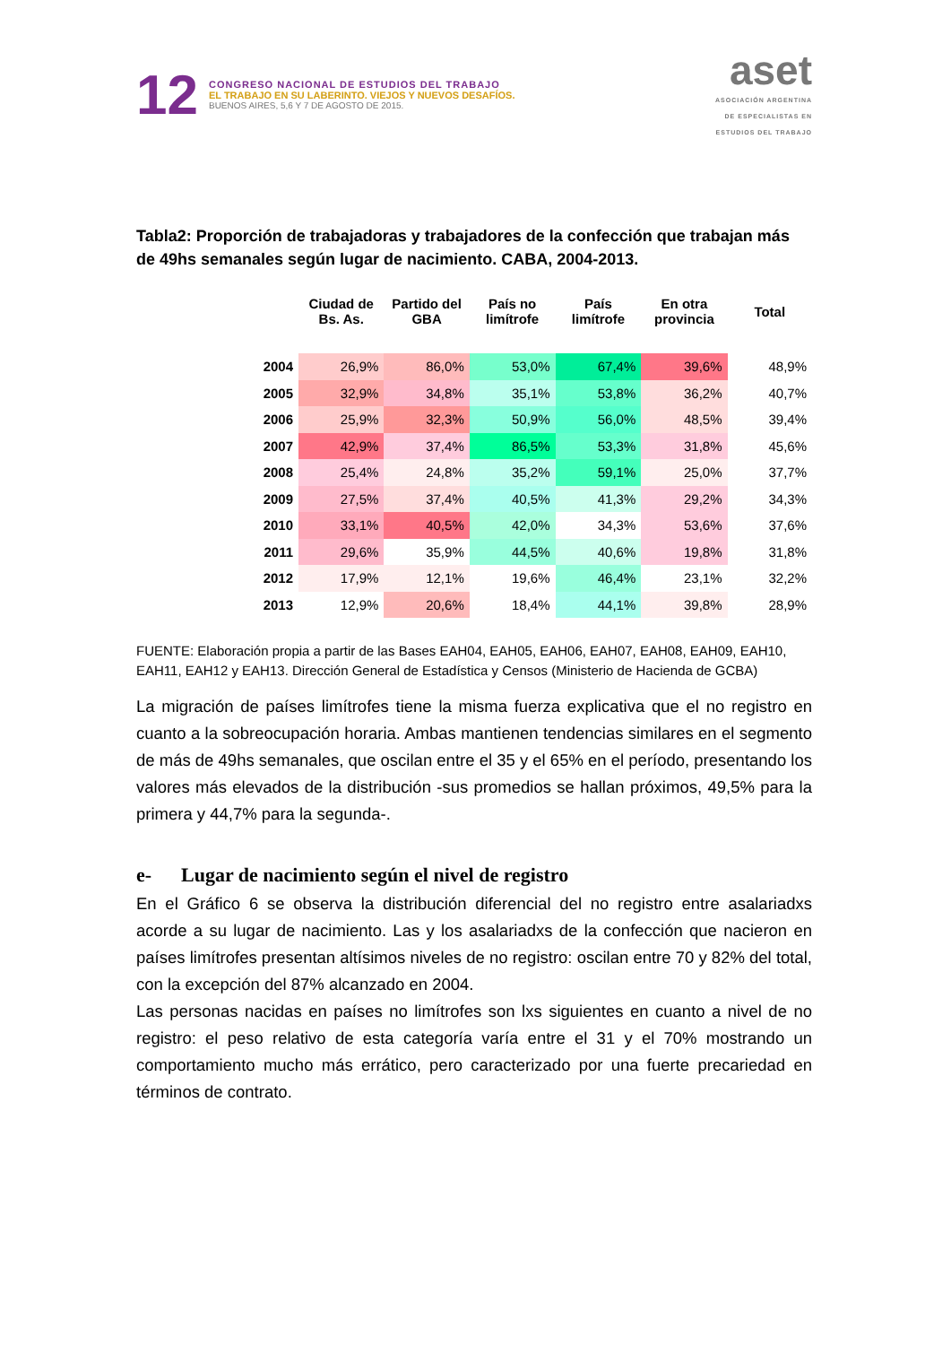12
CONGRESO NACIONAL DE ESTUDIOS DEL TRABAJO
EL TRABAJO EN SU LABERINTO. VIEJOS Y NUEVOS DESAFÍOS.
BUENOS AIRES, 5,6 Y 7 DE AGOSTO DE 2015.
aset
ASOCIACIÓN ARGENTINA
DE ESPECIALISTAS EN
ESTUDIOS DEL TRABAJO
Tabla2: Proporción de trabajadoras y trabajadores de la confección que trabajan más de 49hs semanales según lugar de nacimiento. CABA, 2004-2013.
| | Ciudad de Bs. As. | Partido del GBA | País no limítrofe | País limítrofe | En otra provincia | Total |
| --- | --- | --- | --- | --- | --- | --- |
| 2004 | 26,9% | 86,0% | 53,0% | 67,4% | 39,6% | 48,9% |
| 2005 | 32,9% | 34,8% | 35,1% | 53,8% | 36,2% | 40,7% |
| 2006 | 25,9% | 32,3% | 50,9% | 56,0% | 48,5% | 39,4% |
| 2007 | 42,9% | 37,4% | 86,5% | 53,3% | 31,8% | 45,6% |
| 2008 | 25,4% | 24,8% | 35,2% | 59,1% | 25,0% | 37,7% |
| 2009 | 27,5% | 37,4% | 40,5% | 41,3% | 29,2% | 34,3% |
| 2010 | 33,1% | 40,5% | 42,0% | 34,3% | 53,6% | 37,6% |
| 2011 | 29,6% | 35,9% | 44,5% | 40,6% | 19,8% | 31,8% |
| 2012 | 17,9% | 12,1% | 19,6% | 46,4% | 23,1% | 32,2% |
| 2013 | 12,9% | 20,6% | 18,4% | 44,1% | 39,8% | 28,9% |
FUENTE: Elaboración propia a partir de las Bases EAH04, EAH05, EAH06, EAH07, EAH08, EAH09, EAH10, EAH11, EAH12 y EAH13. Dirección General de Estadística y Censos (Ministerio de Hacienda de GCBA)
La migración de países limítrofes tiene la misma fuerza explicativa que el no registro en cuanto a la sobreocupación horaria. Ambas mantienen tendencias similares en el segmento de más de 49hs semanales, que oscilan entre el 35 y el 65% en el período, presentando los valores más elevados de la distribución -sus promedios se hallan próximos, 49,5% para la primera y 44,7% para la segunda-.
e- Lugar de nacimiento según el nivel de registro
En el Gráfico 6 se observa la distribución diferencial del no registro entre asalariadxs acorde a su lugar de nacimiento. Las y los asalariadxs de la confección que nacieron en países limítrofes presentan altísimos niveles de no registro: oscilan entre 70 y 82% del total, con la excepción del 87% alcanzado en 2004.
Las personas nacidas en países no limítrofes son lxs siguientes en cuanto a nivel de no registro: el peso relativo de esta categoría varía entre el 31 y el 70% mostrando un comportamiento mucho más errático, pero caracterizado por una fuerte precariedad en términos de contrato.